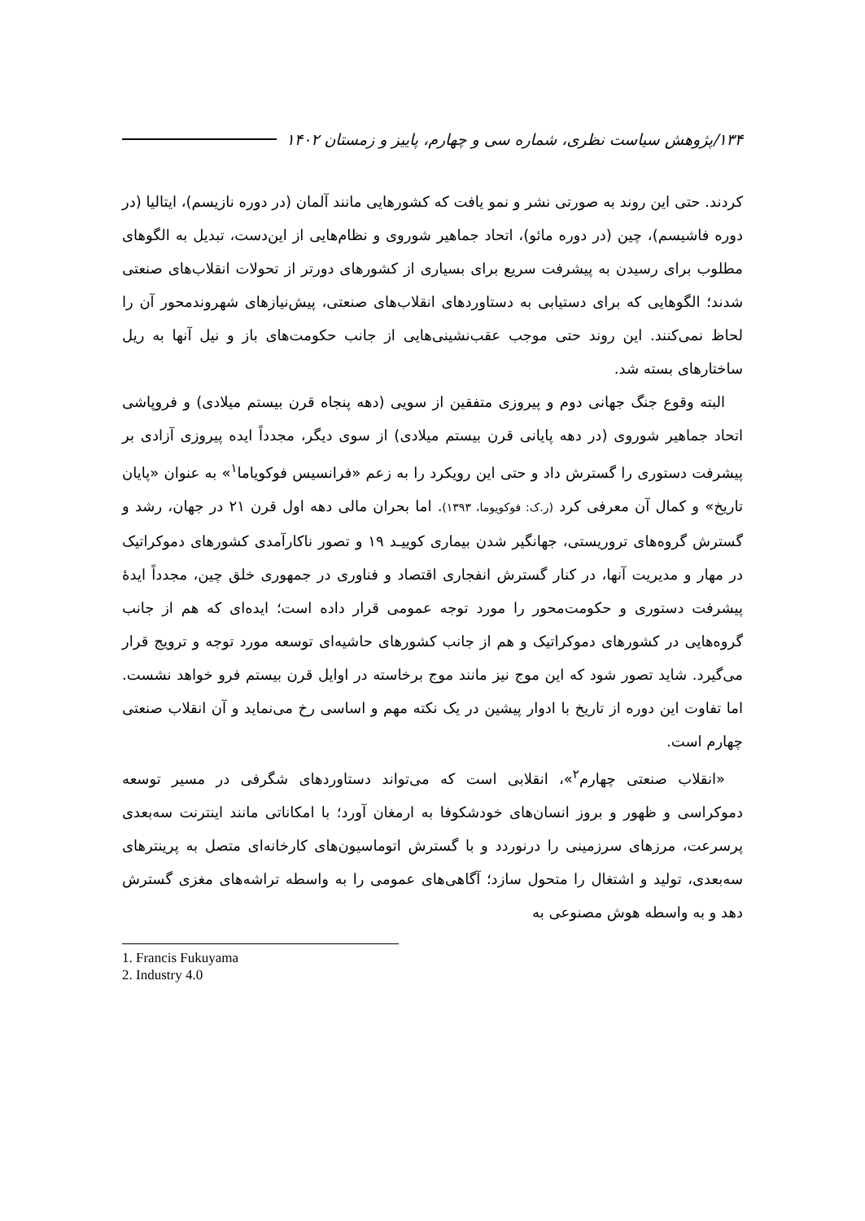۱۳۴/پژوهش سیاست نظری، شماره سی و چهارم، پاییز و زمستان ۱۴۰۲
کردند. حتی این روند به صورتی نشر و نمو یافت که کشورهایی مانند آلمان (در دوره نازیسم)، ایتالیا (در دوره فاشیسم)، چین (در دوره مائو)، اتحاد جماهیر شوروی و نظام‌هایی از این‌دست، تبدیل به الگوهای مطلوب برای رسیدن به پیشرفت سریع برای بسیاری از کشورهای دورتر از تحولات انقلاب‌های صنعتی شدند؛ الگوهایی که برای دستیابی به دستاوردهای انقلاب‌های صنعتی، پیش‌نیازهای شهروندمحور آن را لحاظ نمی‌کنند. این روند حتی موجب عقب‌نشینی‌هایی از جانب حکومت‌های باز و نیل آنها به ریل ساختارهای بسته شد.
البته وقوع جنگ جهانی دوم و پیروزی متفقین از سویی (دهه پنجاه قرن بیستم میلادی) و فروپاشی اتحاد جماهیر شوروی (در دهه پایانی قرن بیستم میلادی) از سوی دیگر، مجدداً ایده پیروزی آزادی بر پیشرفت دستوری را گسترش داد و حتی این رویکرد را به زعم «فرانسیس فوکویاما<sup>۱</sup>» به عنوان «پایان تاریخ» و کمال آن معرفی کرد (ر.ک: فوکویوما، ۱۳۹۳). اما بحران مالی دهه اول قرن ۲۱ در جهان، رشد و گسترش گروه‌های تروریستی، جهانگیر شدن بیماری کوییـد ۱۹ و تصور ناکارآمدی کشورهای دموکراتیک در مهار و مدیریت آنها، در کنار گسترش انفجاری اقتصاد و فناوری در جمهوری خلق چین، مجدداً ایدهٔ پیشرفت دستوری و حکومت‌محور را مورد توجه عمومی قرار داده است؛ ایده‌ای که هم از جانب گروه‌هایی در کشورهای دموکراتیک و هم از جانب کشورهای حاشیه‌ای توسعه مورد توجه و ترویج قرار می‌گیرد. شاید تصور شود که این موج نیز مانند موج برخاسته در اوایل قرن بیستم فرو خواهد نشست. اما تفاوت این دوره از تاریخ با ادوار پیشین در یک نکته مهم و اساسی رخ می‌نماید و آن انقلاب صنعتی چهارم است.
«انقلاب صنعتی چهارم<sup>۲</sup>»، انقلابی است که می‌تواند دستاوردهای شگرفی در مسیر توسعه دموکراسی و ظهور و بروز انسان‌های خودشکوفا به ارمغان آورد؛ با امکاناتی مانند اینترنت سه‌بعدی پرسرعت، مرزهای سرزمینی را درنوردد و با گسترش اتوماسیون‌های کارخانه‌ای متصل به پرینترهای سه‌بعدی، تولید و اشتغال را متحول سازد؛ آگاهی‌های عمومی را به واسطه تراشه‌های مغزی گسترش دهد و به واسطه هوش مصنوعی به
1. Francis Fukuyama
2. Industry 4.0